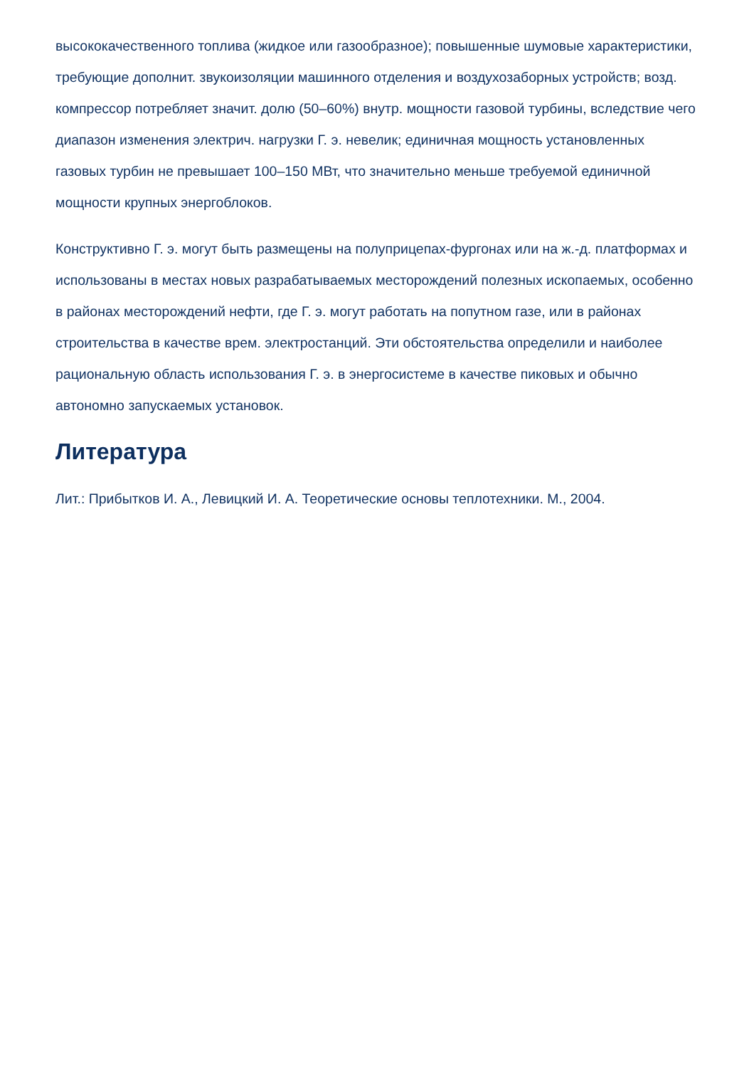высококачественного топлива (жидкое или газообразное); повышенные шумовые характеристики, требующие дополнит. звукоизоляции машинного отделения и воздухозаборных устройств; возд. компрессор потребляет значит. долю (50–60%) внутр. мощности газовой турбины, вследствие чего диапазон изменения электрич. нагрузки Г. э. невелик; единичная мощность установленных газовых турбин не превышает 100–150 МВт, что значительно меньше требуемой единичной мощности крупных энергоблоков.
Конструктивно Г. э. могут быть размещены на полуприцепах-фургонах или на ж.-д. платформах и использованы в местах новых разрабатываемых месторождений полезных ископаемых, особенно в районах месторождений нефти, где Г. э. могут работать на попутном газе, или в районах строительства в качестве врем. электростанций. Эти обстоятельства определили и наиболее рациональную область использования Г. э. в энергосистеме в качестве пиковых и обычно автономно запускаемых установок.
Литература
Лит.: Прибытков И. А., Левицкий И. А. Теоретические основы теплотехники. М., 2004.